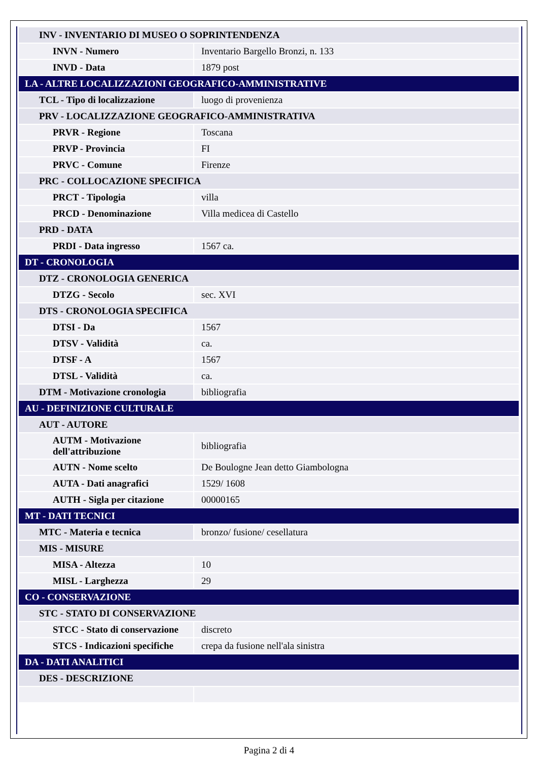| INV - INVENTARIO DI MUSEO O SOPRINTENDENZA | |
| INVN - Numero | Inventario Bargello Bronzi, n. 133 |
| INVD - Data | 1879 post |
| LA - ALTRE LOCALIZZAZIONI GEOGRAFICO-AMMINISTRATIVE | |
| TCL - Tipo di localizzazione | luogo di provenienza |
| PRV - LOCALIZZAZIONE GEOGRAFICO-AMMINISTRATIVA | |
| PRVR - Regione | Toscana |
| PRVP - Provincia | FI |
| PRVC - Comune | Firenze |
| PRC - COLLOCAZIONE SPECIFICA | |
| PRCT - Tipologia | villa |
| PRCD - Denominazione | Villa medicea di Castello |
| PRD - DATA | |
| PRDI - Data ingresso | 1567 ca. |
| DT - CRONOLOGIA | |
| DTZ - CRONOLOGIA GENERICA | |
| DTZG - Secolo | sec. XVI |
| DTS - CRONOLOGIA SPECIFICA | |
| DTSI - Da | 1567 |
| DTSV - Validità | ca. |
| DTSF - A | 1567 |
| DTSL - Validità | ca. |
| DTM - Motivazione cronologia | bibliografia |
| AU - DEFINIZIONE CULTURALE | |
| AUT - AUTORE | |
| AUTM - Motivazione dell'attribuzione | bibliografia |
| AUTN - Nome scelto | De Boulogne Jean detto Giambologna |
| AUTA - Dati anagrafici | 1529/ 1608 |
| AUTH - Sigla per citazione | 00000165 |
| MT - DATI TECNICI | |
| MTC - Materia e tecnica | bronzo/ fusione/ cesellatura |
| MIS - MISURE | |
| MISA - Altezza | 10 |
| MISL - Larghezza | 29 |
| CO - CONSERVAZIONE | |
| STC - STATO DI CONSERVAZIONE | |
| STCC - Stato di conservazione | discreto |
| STCS - Indicazioni specifiche | crepa da fusione nell'ala sinistra |
| DA - DATI ANALITICI | |
| DES - DESCRIZIONE | |
Pagina 2 di 4